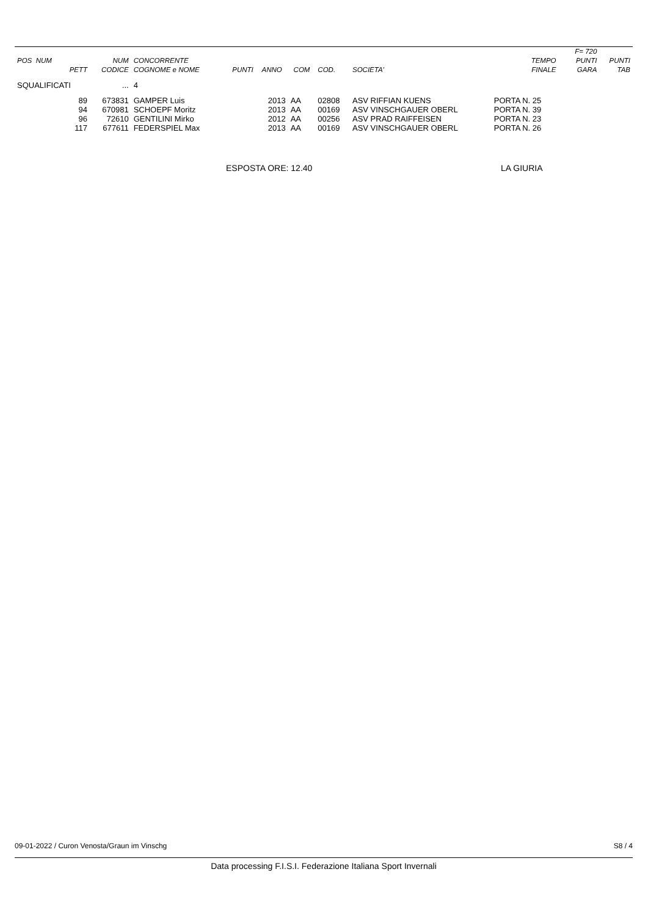| | | | | | | | | | | F= 720 | |
| --- | --- | --- | --- | --- | --- | --- | --- | --- | --- | --- | --- |
| POS NUM | NUM | CONCORRENTE | | | | | | TEMPO | | PUNTI | PUNTI |
| PETT | CODICE | COGNOME e NOME | PUNTI | ANNO | COM | COD. | SOCIETA' | FINALE | | GARA | TAB |
| SQUALIFICATI | ... | 4 | | | | | | | | | |
| 89 | 673831 | GAMPER Luis | | 2013 | AA | 02808 | ASV RIFFIAN KUENS | PORTA N. 25 | | | |
| 94 | 670981 | SCHOEPF Moritz | | 2013 | AA | 00169 | ASV VINSCHGAUER OBERL | PORTA N. 39 | | | |
| 96 | 72610 | GENTILINI Mirko | | 2012 | AA | 00256 | ASV PRAD RAIFFEISEN | PORTA N. 23 | | | |
| 117 | 677611 | FEDERSPIEL Max | | 2013 | AA | 00169 | ASV VINSCHGAUER OBERL | PORTA N. 26 | | | |
ESPOSTA ORE: 12.40 LA GIURIA
09-01-2022 / Curon Venosta/Graun im Vinschg S8 / 4
Data processing F.I.S.I. Federazione Italiana Sport Invernali